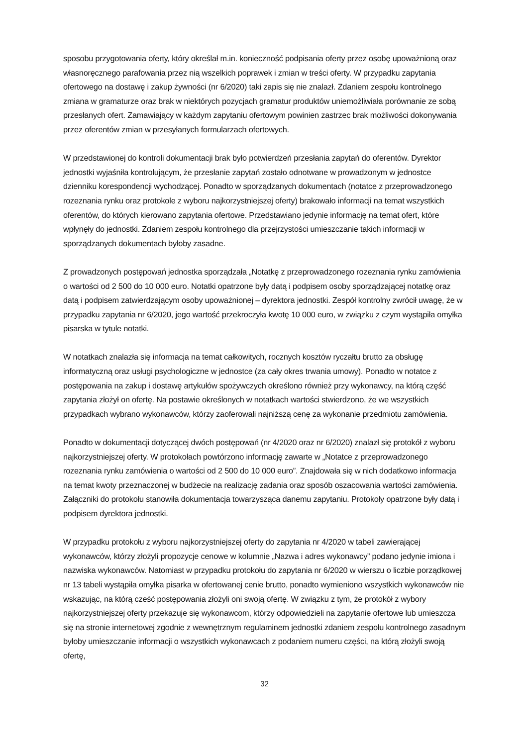sposobu przygotowania oferty, który określał m.in. konieczność podpisania oferty przez osobę upoważnioną oraz własnoręcznego parafowania przez nią wszelkich poprawek i zmian w treści oferty. W przypadku zapytania ofertowego na dostawę i zakup żywności (nr 6/2020) taki zapis się nie znalazł. Zdaniem zespołu kontrolnego zmiana w gramaturze oraz brak w niektórych pozycjach gramatur produktów uniemożliwiała porównanie ze sobą przesłanych ofert. Zamawiający w każdym zapytaniu ofertowym powinien zastrzec brak możliwości dokonywania przez oferentów zmian w przesyłanych formularzach ofertowych.
W przedstawionej do kontroli dokumentacji brak było potwierdzeń przesłania zapytań do oferentów. Dyrektor jednostki wyjaśniła kontrolującym, że przesłanie zapytań zostało odnotwane w prowadzonym w jednostce dzienniku korespondencji wychodzącej. Ponadto w sporządzanych dokumentach (notatce z przeprowadzonego rozeznania rynku oraz protokole z wyboru najkorzystniejszej oferty) brakowało informacji na temat wszystkich oferentów, do których kierowano zapytania ofertowe. Przedstawiano jedynie informację na temat ofert, które wpłynęły do jednostki. Zdaniem zespołu kontrolnego dla przejrzystości umieszczanie takich informacji w sporządzanych dokumentach byłoby zasadne.
Z prowadzonych postępowań jednostka sporządzała „Notatkę z przeprowadzonego rozeznania rynku zamówienia o wartości od 2 500 do 10 000 euro. Notatki opatrzone były datą i podpisem osoby sporządzającej notatkę oraz datą i podpisem zatwierdzającym osoby upoważnionej – dyrektora jednostki. Zespół kontrolny zwrócił uwagę, że w przypadku zapytania nr 6/2020, jego wartość przekroczyła kwotę 10 000 euro, w związku z czym wystąpiła omyłka pisarska w tytule notatki.
W notatkach znalazła się informacja na temat całkowitych, rocznych kosztów ryczałtu brutto za obsługę informatyczną oraz usługi psychologiczne w jednostce (za cały okres trwania umowy). Ponadto w notatce z postępowania na zakup i dostawę artykułów spożywczych określono również przy wykonawcy, na którą część zapytania złożył on ofertę. Na postawie określonych w notatkach wartości stwierdzono, że we wszystkich przypadkach wybrano wykonawców, którzy zaoferowali najniższą cenę za wykonanie przedmiotu zamówienia.
Ponadto w dokumentacji dotyczącej dwóch postępowań (nr 4/2020 oraz nr 6/2020) znalazł się protokół z wyboru najkorzystniejszej oferty. W protokołach powtórzono informację zawarte w „Notatce z przeprowadzonego rozeznania rynku zamówienia o wartości od 2 500 do 10 000 euro”. Znajdowała się w nich dodatkowo informacja na temat kwoty przeznaczonej w budżecie na realizację zadania oraz sposób oszacowania wartości zamówienia. Załączniki do protokołu stanowiła dokumentacja towarzysząca danemu zapytaniu. Protokoły opatrzone były datą i podpisem dyrektora jednostki.
W przypadku protokołu z wyboru najkorzystniejszej oferty do zapytania nr 4/2020 w tabeli zawierającej wykonawców, którzy złożyli propozycje cenowe w kolumnie „Nazwa i adres wykonawcy” podano jedynie imiona i nazwiska wykonawców. Natomiast w przypadku protokołu do zapytania nr 6/2020 w wierszu o liczbie porządkowej nr 13 tabeli wystąpiła omyłka pisarka w ofertowanej cenie brutto, ponadto wymieniono wszystkich wykonawców nie wskazując, na którą cześć postępowania złożyli oni swoją ofertę. W związku z tym, że protokół z wybory najkorzystniejszej oferty przekazuje się wykonawcom, którzy odpowiedzieli na zapytanie ofertowe lub umieszcza się na stronie internetowej zgodnie z wewnętrznym regulaminem jednostki zdaniem zespołu kontrolnego zasadnym byłoby umieszczanie informacji o wszystkich wykonawcach z podaniem numeru części, na którą złożyli swoją ofertę,
32